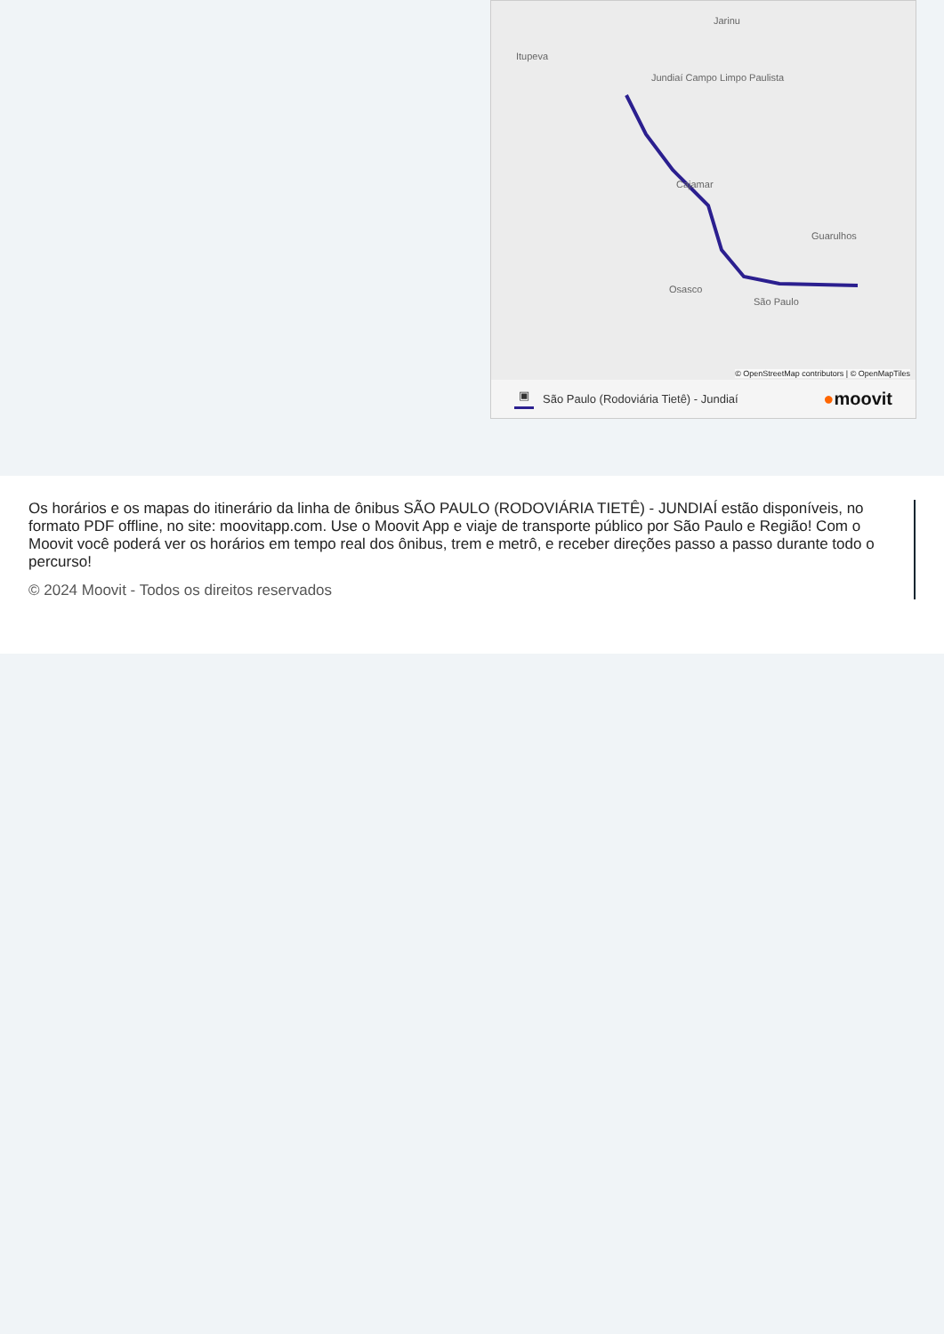Jarinu
Itupeva
Jundiaí Campo Limpo Paulista
Cajamar
Osasco
São Paulo
Guarulhos
© OpenStreetMap contributors | © OpenMapTiles
▣ São Paulo (Rodoviária Tietê) - Jundiaí ●moovit
Os horários e os mapas do itinerário da linha de ônibus SÃO PAULO (RODOVIÁRIA TIETÊ) - JUNDIAÍ estão disponíveis, no formato PDF offline, no site: moovitapp.com. Use o Moovit App e viaje de transporte público por São Paulo e Região! Com o Moovit você poderá ver os horários em tempo real dos ônibus, trem e metrô, e receber direções passo a passo durante todo o percurso!
© 2024 Moovit - Todos os direitos reservados